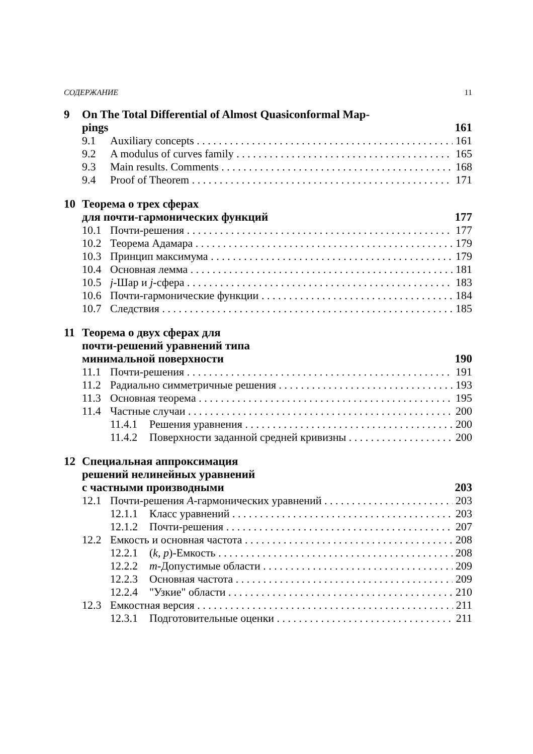СОДЕРЖАНИЕ 11
9 On The Total Differential of Almost Quasiconformal Map-
pings 161
9.1 Auxiliary concepts 161
9.2 A modulus of curves family 165
9.3 Main results. Comments 168
9.4 Proof of Theorem 171
10 Теорема о трех сферах
для почти-гармонических функций 177
10.1 Почти-решения 177
10.2 Теорема Адамара 179
10.3 Принцип максимума 179
10.4 Основная лемма 181
10.5 j-Шар и j-сфера 183
10.6 Почти-гармонические функции 184
10.7 Следствия 185
11 Теорема о двух сферах для
почти-решений уравнений типа
минимальной поверхности 190
11.1 Почти-решения 191
11.2 Радиально симметричные решения 193
11.3 Основная теорема 195
11.4 Частные случаи 200
11.4.1 Решения уравнения 200
11.4.2 Поверхности заданной средней кривизны 200
12 Специальная аппроксимация
решений нелинейных уравнений
с частными производными 203
12.1 Почти-решения A-гармонических уравнений 203
12.1.1 Класс уравнений 203
12.1.2 Почти-решения 207
12.2 Емкость и основная частота 208
12.2.1 (k, p)-Емкость 208
12.2.2 m-Допустимые области 209
12.2.3 Основная частота 209
12.2.4 "Узкие" области 210
12.3 Емкостная версия 211
12.3.1 Подготовительные оценки 211